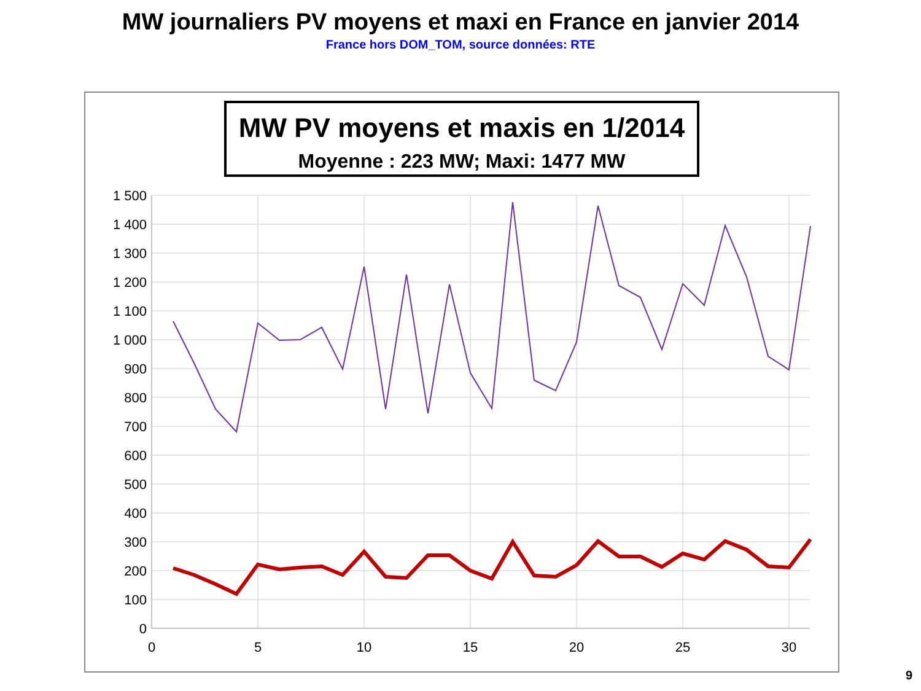MW journaliers PV moyens et maxi en France en janvier 2014
France hors DOM_TOM, source données: RTE
MW PV moyens et maxis en 1/2014
Moyenne : 223 MW; Maxi: 1477 MW
1 500
1 400
1 300
1 200
1 100
1 000
900
800
700
600
500
400
300
200
100
0
0
5
10
15
20
25
30
9